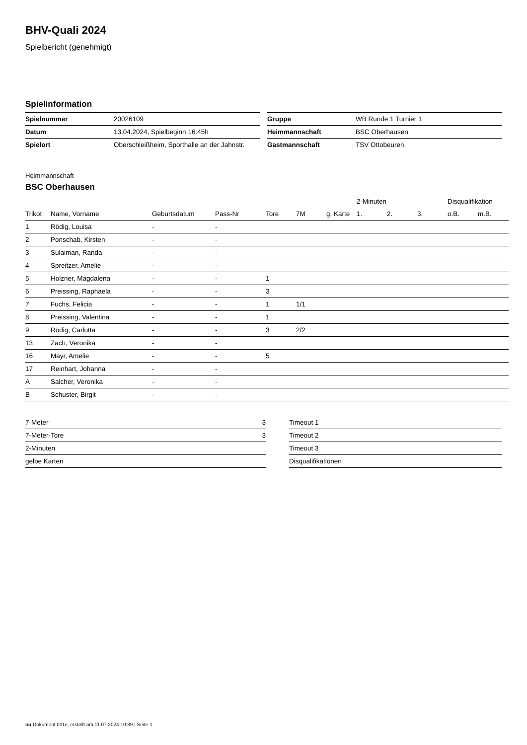BHV-Quali 2024
Spielbericht (genehmigt)
Spielinformation
| Spielnummer | 20026109 |
| Datum | 13.04.2024, Spielbeginn 16:45h |
| Spielort | Oberschleißheim, Sporthalle an der Jahnstr. |
| Gruppe | WB Runde 1 Turnier 1 |
| Heimmannschaft | BSC Oberhausen |
| Gastmannschaft | TSV Ottobeuren |
Heimmannschaft
BSC Oberhausen
| | | | | | | | 2-Minuten | | | Disqualifikation | |
| --- | --- | --- | --- | --- | --- | --- | --- | --- | --- | --- | --- |
| Trikot | Name, Vorname | Geburtsdatum | Pass-Nr | Tore | 7M | g. Karte | 1. | 2. | 3. | o.B. | m.B. |
| 1 | Rödig, Louisa | - | - | | | | | | | | |
| 2 | Ponschab, Kirsten | - | - | | | | | | | | |
| 3 | Sulaiman, Randa | - | - | | | | | | | | |
| 4 | Spreitzer, Amelie | - | - | | | | | | | | |
| 5 | Holzner, Magdalena | - | - | 1 | | | | | | | |
| 6 | Preissing, Raphaela | - | - | 3 | | | | | | | |
| 7 | Fuchs, Felicia | - | - | 1 | 1/1 | | | | | | |
| 8 | Preissing, Valentina | - | - | 1 | | | | | | | |
| 9 | Rödig, Carlotta | - | - | 3 | 2/2 | | | | | | |
| 13 | Zach, Veronika | - | - | | | | | | | | |
| 16 | Mayr, Amelie | - | - | 5 | | | | | | | |
| 17 | Reinhart, Johanna | - | - | | | | | | | | |
| A | Salcher, Veronika | - | - | | | | | | | | |
| B | Schuster, Birgit | - | - | | | | | | | | |
| 7-Meter | 3 |
| 7-Meter-Tore | 3 |
| 2-Minuten | |
| gelbe Karten | |
| Timeout 1 |
| Timeout 2 |
| Timeout 3 |
| Disqualifikationen |
nu.Dokument 011e, erstellt am 11.07.2024 10:39 | Seite 1